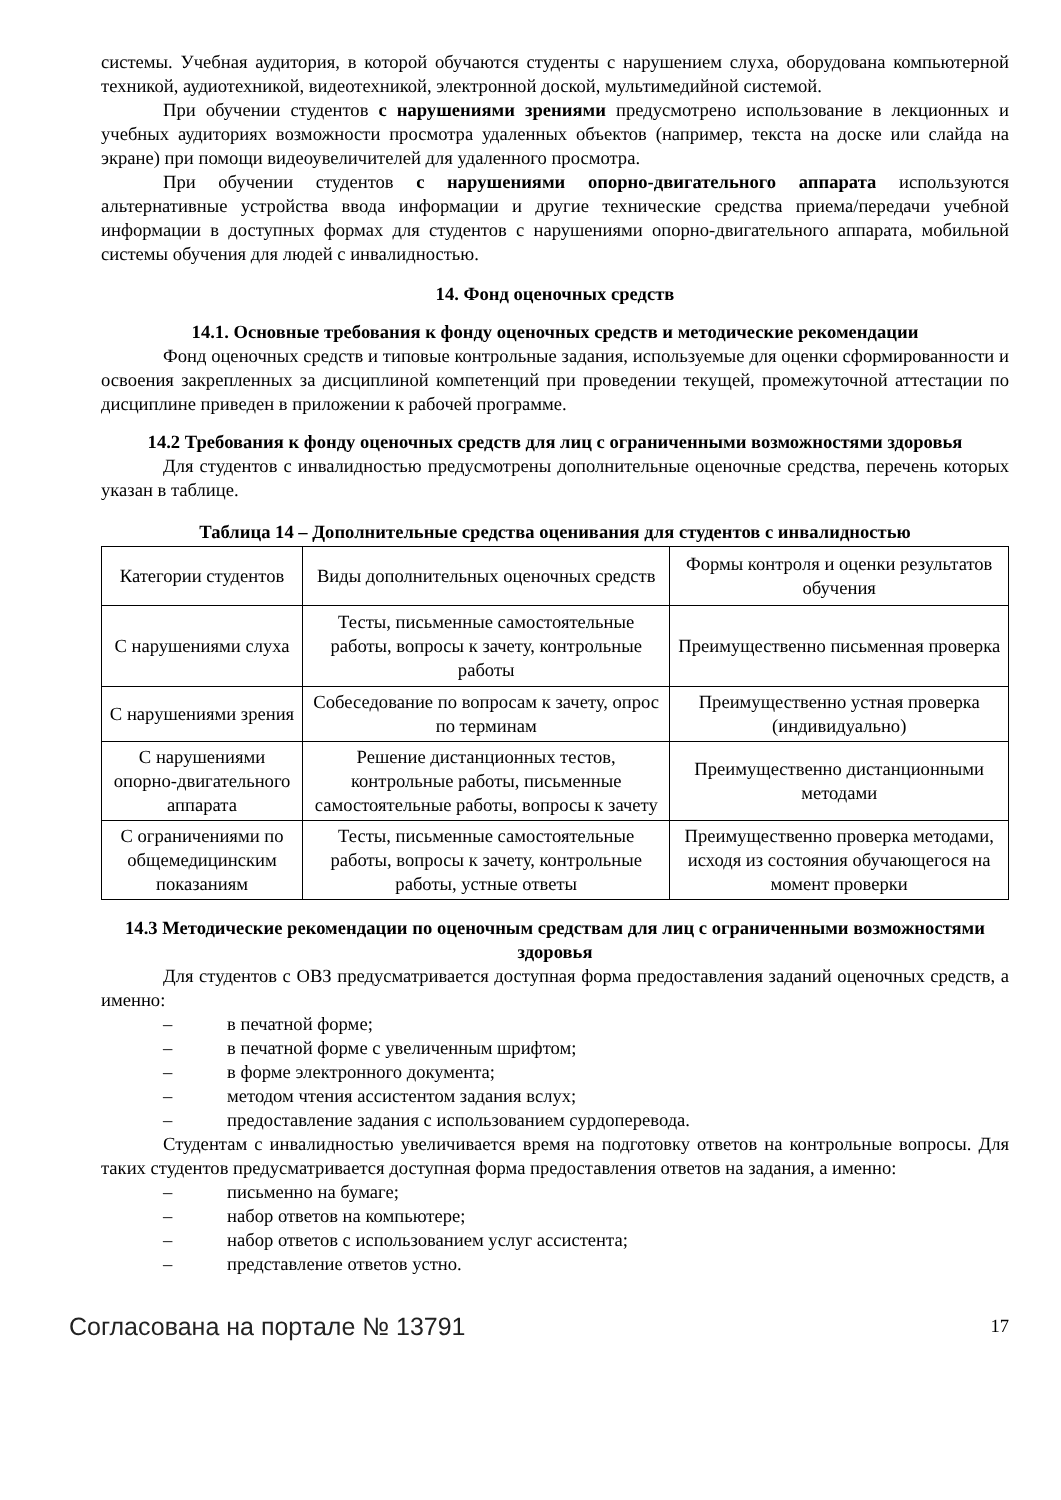системы. Учебная аудитория, в которой обучаются студенты с нарушением слуха, оборудована компьютерной техникой, аудиотехникой, видеотехникой, электронной доской, мультимедийной системой.
При обучении студентов с нарушениями зрениями предусмотрено использование в лекционных и учебных аудиториях возможности просмотра удаленных объектов (например, текста на доске или слайда на экране) при помощи видеоувеличителей для удаленного просмотра.
При обучении студентов с нарушениями опорно-двигательного аппарата используются альтернативные устройства ввода информации и другие технические средства приема/передачи учебной информации в доступных формах для студентов с нарушениями опорно-двигательного аппарата, мобильной системы обучения для людей с инвалидностью.
14. Фонд оценочных средств
14.1. Основные требования к фонду оценочных средств и методические рекомендации
Фонд оценочных средств и типовые контрольные задания, используемые для оценки сформированности и освоения закрепленных за дисциплиной компетенций при проведении текущей, промежуточной аттестации по дисциплине приведен в приложении к рабочей программе.
14.2 Требования к фонду оценочных средств для лиц с ограниченными возможностями здоровья
Для студентов с инвалидностью предусмотрены дополнительные оценочные средства, перечень которых указан в таблице.
Таблица 14 – Дополнительные средства оценивания для студентов с инвалидностью
| Категории студентов | Виды дополнительных оценочных средств | Формы контроля и оценки результатов обучения |
| С нарушениями слуха | Тесты, письменные самостоятельные работы, вопросы к зачету, контрольные работы | Преимущественно письменная проверка |
| С нарушениями зрения | Собеседование по вопросам к зачету, опрос по терминам | Преимущественно устная проверка (индивидуально) |
| С нарушениями опорно-двигательного аппарата | Решение дистанционных тестов, контрольные работы, письменные самостоятельные работы, вопросы к зачету | Преимущественно дистанционными методами |
| С ограничениями по общемедицинским показаниям | Тесты, письменные самостоятельные работы, вопросы к зачету, контрольные работы, устные ответы | Преимущественно проверка методами, исходя из состояния обучающегося на момент проверки |
14.3 Методические рекомендации по оценочным средствам для лиц с ограниченными возможностями здоровья
Для студентов с ОВЗ предусматривается доступная форма предоставления заданий оценочных средств, а именно:
– в печатной форме;
– в печатной форме с увеличенным шрифтом;
– в форме электронного документа;
– методом чтения ассистентом задания вслух;
– предоставление задания с использованием сурдоперевода.
Студентам с инвалидностью увеличивается время на подготовку ответов на контрольные вопросы. Для таких студентов предусматривается доступная форма предоставления ответов на задания, а именно:
– письменно на бумаге;
– набор ответов на компьютере;
– набор ответов с использованием услуг ассистента;
– представление ответов устно.
Согласована на портале № 13791 17